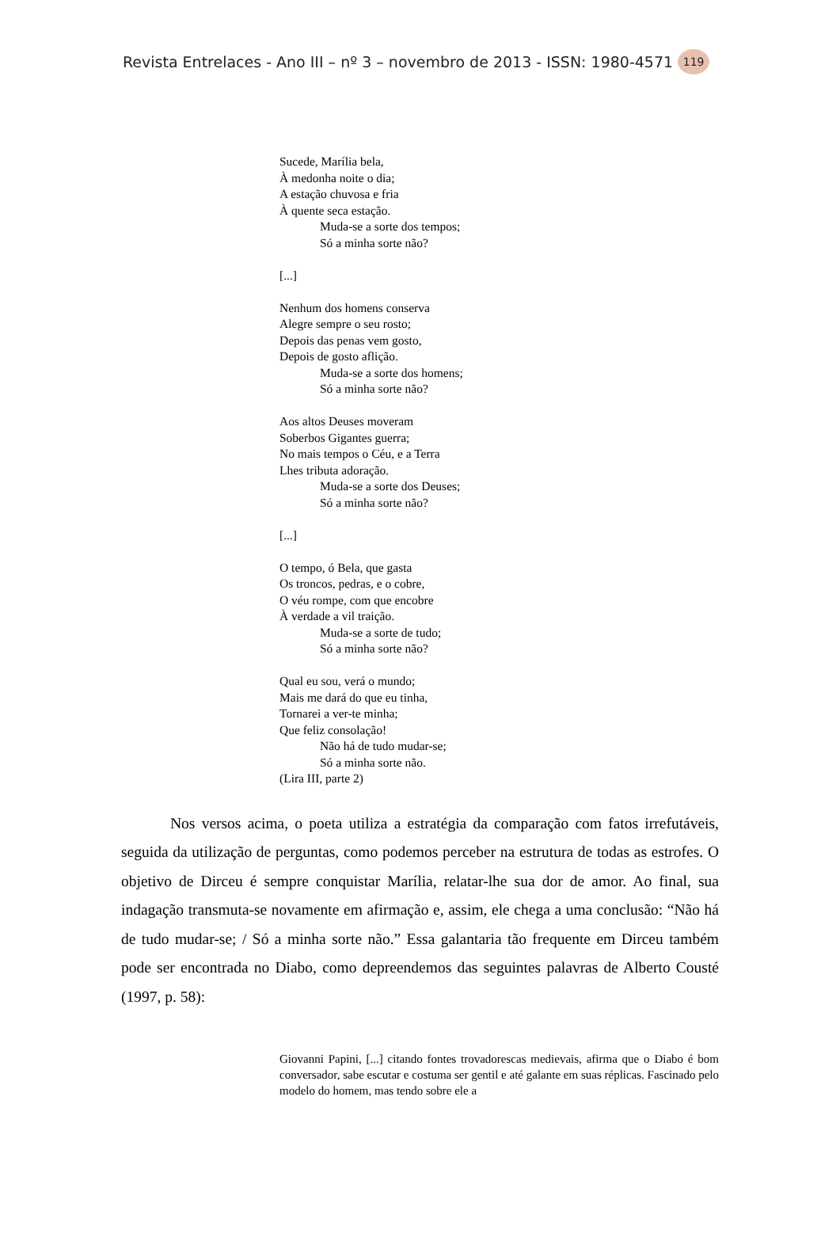Revista Entrelaces - Ano III – nº 3 – novembro de 2013 - ISSN: 1980-4571 119
Sucede, Marília bela,
À medonha noite o dia;
A estação chuvosa e fria
À quente seca estação.
Muda-se a sorte dos tempos;
Só a minha sorte não?
[...]
Nenhum dos homens conserva
Alegre sempre o seu rosto;
Depois das penas vem gosto,
Depois de gosto aflição.
Muda-se a sorte dos homens;
Só a minha sorte não?
Aos altos Deuses moveram
Soberbos Gigantes guerra;
No mais tempos o Céu, e a Terra
Lhes tributa adoração.
Muda-se a sorte dos Deuses;
Só a minha sorte não?
[...]
O tempo, ó Bela, que gasta
Os troncos, pedras, e o cobre,
O véu rompe, com que encobre
À verdade a vil traição.
Muda-se a sorte de tudo;
Só a minha sorte não?
Qual eu sou, verá o mundo;
Mais me dará do que eu tinha,
Tornarei a ver-te minha;
Que feliz consolação!
Não há de tudo mudar-se;
Só a minha sorte não.
(Lira III, parte 2)
Nos versos acima, o poeta utiliza a estratégia da comparação com fatos irrefutáveis, seguida da utilização de perguntas, como podemos perceber na estrutura de todas as estrofes. O objetivo de Dirceu é sempre conquistar Marília, relatar-lhe sua dor de amor. Ao final, sua indagação transmuta-se novamente em afirmação e, assim, ele chega a uma conclusão: “Não há de tudo mudar-se; / Só a minha sorte não.” Essa galantaria tão frequente em Dirceu também pode ser encontrada no Diabo, como depreendemos das seguintes palavras de Alberto Cousté (1997, p. 58):
Giovanni Papini, [...] citando fontes trovadorescas medievais, afirma que o Diabo é bom conversador, sabe escutar e costuma ser gentil e até galante em suas réplicas. Fascinado pelo modelo do homem, mas tendo sobre ele a